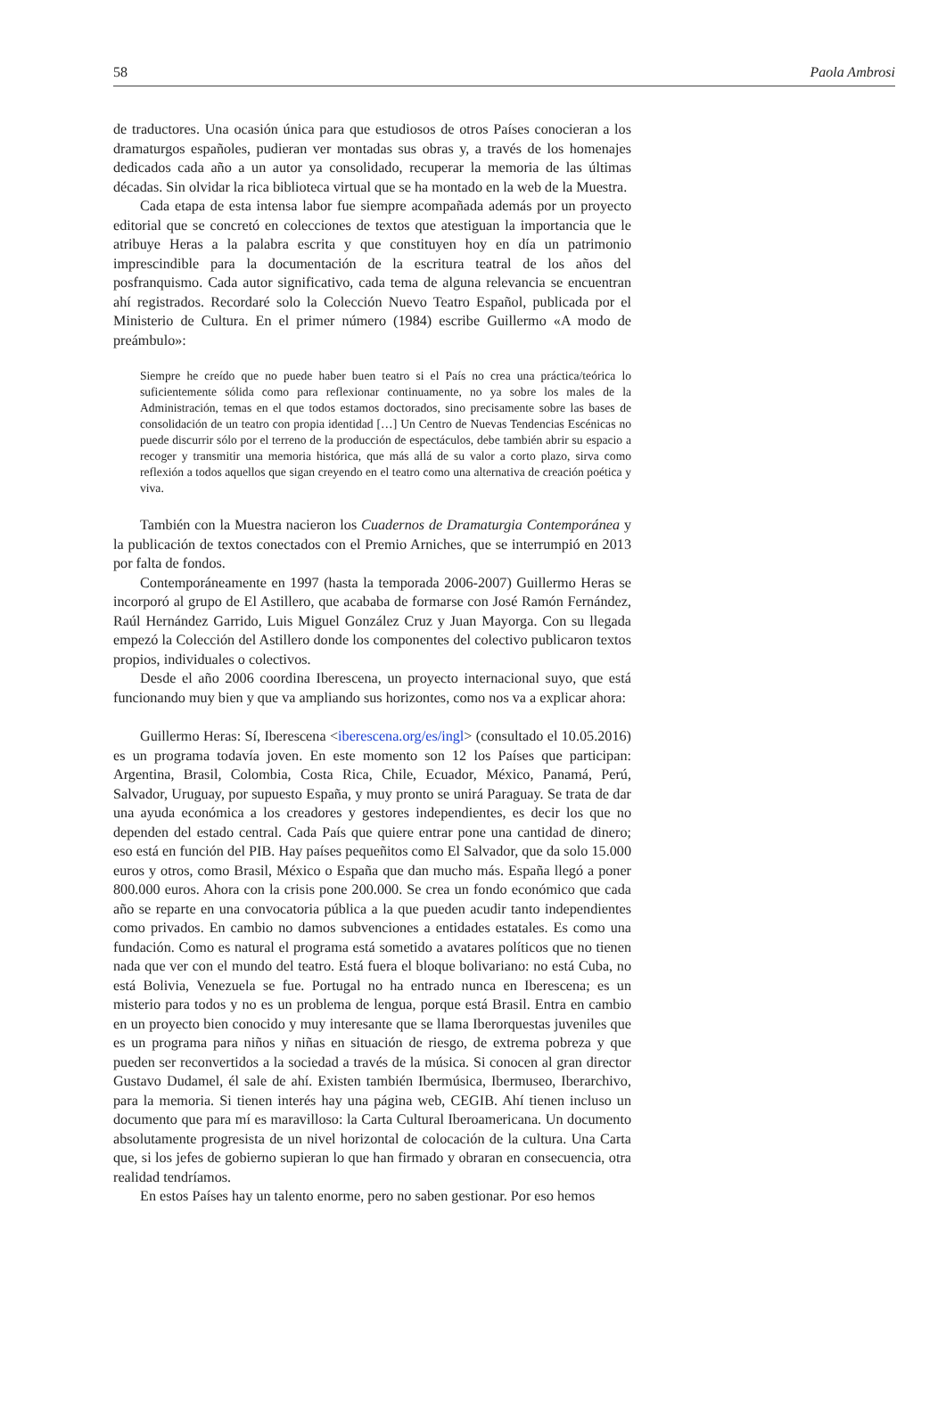58 Paola Ambrosi
de traductores. Una ocasión única para que estudiosos de otros Países conocieran a los dramaturgos españoles, pudieran ver montadas sus obras y, a través de los homenajes dedicados cada año a un autor ya consolidado, recuperar la memoria de las últimas décadas. Sin olvidar la rica biblioteca virtual que se ha montado en la web de la Muestra.
Cada etapa de esta intensa labor fue siempre acompañada además por un proyecto editorial que se concretó en colecciones de textos que atestiguan la importancia que le atribuye Heras a la palabra escrita y que constituyen hoy en día un patrimonio imprescindible para la documentación de la escritura teatral de los años del posfranquismo. Cada autor significativo, cada tema de alguna relevancia se encuentran ahí registrados. Recordaré solo la Colección Nuevo Teatro Español, publicada por el Ministerio de Cultura. En el primer número (1984) escribe Guillermo «A modo de preámbulo»:
Siempre he creído que no puede haber buen teatro si el País no crea una práctica/teórica lo suficientemente sólida como para reflexionar continuamente, no ya sobre los males de la Administración, temas en el que todos estamos doctorados, sino precisamente sobre las bases de consolidación de un teatro con propia identidad […] Un Centro de Nuevas Tendencias Escénicas no puede discurrir sólo por el terreno de la producción de espectáculos, debe también abrir su espacio a recoger y transmitir una memoria histórica, que más allá de su valor a corto plazo, sirva como reflexión a todos aquellos que sigan creyendo en el teatro como una alternativa de creación poética y viva.
También con la Muestra nacieron los Cuadernos de Dramaturgia Contemporánea y la publicación de textos conectados con el Premio Arniches, que se interrumpió en 2013 por falta de fondos.
Contemporáneamente en 1997 (hasta la temporada 2006-2007) Guillermo Heras se incorporó al grupo de El Astillero, que acababa de formarse con José Ramón Fernández, Raúl Hernández Garrido, Luis Miguel González Cruz y Juan Mayorga. Con su llegada empezó la Colección del Astillero donde los componentes del colectivo publicaron textos propios, individuales o colectivos.
Desde el año 2006 coordina Iberescena, un proyecto internacional suyo, que está funcionando muy bien y que va ampliando sus horizontes, como nos va a explicar ahora:
Guillermo Heras: Sí, Iberescena <iberescena.org/es/ingl> (consultado el 10.05.2016) es un programa todavía joven. En este momento son 12 los Países que participan: Argentina, Brasil, Colombia, Costa Rica, Chile, Ecuador, México, Panamá, Perú, Salvador, Uruguay, por supuesto España, y muy pronto se unirá Paraguay. Se trata de dar una ayuda económica a los creadores y gestores independientes, es decir los que no dependen del estado central. Cada País que quiere entrar pone una cantidad de dinero; eso está en función del PIB. Hay países pequeñitos como El Salvador, que da solo 15.000 euros y otros, como Brasil, México o España que dan mucho más. España llegó a poner 800.000 euros. Ahora con la crisis pone 200.000. Se crea un fondo económico que cada año se reparte en una convocatoria pública a la que pueden acudir tanto independientes como privados. En cambio no damos subvenciones a entidades estatales. Es como una fundación. Como es natural el programa está sometido a avatares políticos que no tienen nada que ver con el mundo del teatro. Está fuera el bloque bolivariano: no está Cuba, no está Bolivia, Venezuela se fue. Portugal no ha entrado nunca en Iberescena; es un misterio para todos y no es un problema de lengua, porque está Brasil. Entra en cambio en un proyecto bien conocido y muy interesante que se llama Iberorquestas juveniles que es un programa para niños y niñas en situación de riesgo, de extrema pobreza y que pueden ser reconvertidos a la sociedad a través de la música. Si conocen al gran director Gustavo Dudamel, él sale de ahí. Existen también Ibermúsica, Ibermuseo, Iberarchivo, para la memoria. Si tienen interés hay una página web, CEGIB. Ahí tienen incluso un documento que para mí es maravilloso: la Carta Cultural Iberoamericana. Un documento absolutamente progresista de un nivel horizontal de colocación de la cultura. Una Carta que, si los jefes de gobierno supieran lo que han firmado y obraran en consecuencia, otra realidad tendríamos.
En estos Países hay un talento enorme, pero no saben gestionar. Por eso hemos